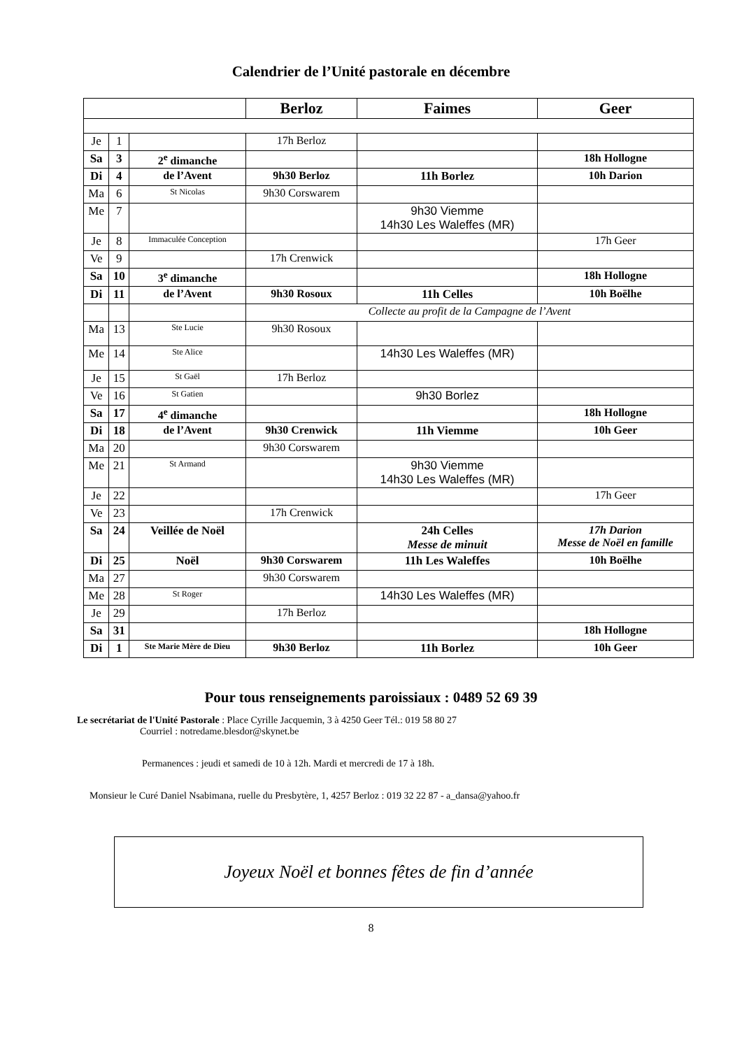Calendrier de l’Unité pastorale en décembre
| | | | Berloz | Faimes | Geer |
| --- | --- | --- | --- | --- | --- |
| Je | 1 | | 17h Berloz | | |
| Sa | 3 | 2<sup>e</sup> dimanche | | | 18h Hollogne |
| Di | 4 | de l’Avent | 9h30 Berloz | 11h Borlez | 10h Darion |
| Ma | 6 | St Nicolas | 9h30 Corswarem | | |
| Me | 7 | | | 9h30 Viemme 14h30 Les Waleffes (MR) | |
| Je | 8 | Immaculée Conception | | | 17h Geer |
| Ve | 9 | | 17h Crenwick | | |
| Sa | 10 | 3<sup>e</sup> dimanche | | | 18h Hollogne |
| Di | 11 | de l’Avent | 9h30 Rosoux | 11h Celles | 10h Boëlhe |
| | | | Collecte au profit de la Campagne de l’Avent | | |
| Ma | 13 | Ste Lucie | 9h30 Rosoux | | |
| Me | 14 | Ste Alice | | 14h30 Les Waleffes (MR) | |
| Je | 15 | St Gaël | 17h Berloz | | |
| Ve | 16 | St Gatien | | 9h30 Borlez | |
| Sa | 17 | 4<sup>e</sup> dimanche | | | 18h Hollogne |
| Di | 18 | de l’Avent | 9h30 Crenwick | 11h Viemme | 10h Geer |
| Ma | 20 | | 9h30 Corswarem | | |
| Me | 21 | St Armand | | 9h30 Viemme 14h30 Les Waleffes (MR) | |
| Je | 22 | | | | 17h Geer |
| Ve | 23 | | 17h Crenwick | | |
| Sa | 24 | Veillée de Noël | | 24h Celles Messe de minuit | 17h Darion Messe de Noël en famille |
| Di | 25 | Noël | 9h30 Corswarem | 11h Les Waleffes | 10h Boëlhe |
| Ma | 27 | | 9h30 Corswarem | | |
| Me | 28 | St Roger | | 14h30 Les Waleffes (MR) | |
| Je | 29 | | 17h Berloz | | |
| Sa | 31 | | | | 18h Hollogne |
| Di | 1 | Ste Marie Mère de Dieu | 9h30 Berloz | 11h Borlez | 10h Geer |
Pour tous renseignements paroissiaux : 0489 52 69 39
Le secrétariat de l'Unité Pastorale : Place Cyrille Jacquemin, 3 à 4250 Geer Tél.: 019 58 80 27
Courriel : notredame.blesdor@skynet.be
Permanences : jeudi et samedi de 10 à 12h. Mardi et mercredi de 17 à 18h.
Monsieur le Curé Daniel Nsabimana, ruelle du Presbytère, 1, 4257 Berloz : 019 32 22 87 - a_dansa@yahoo.fr
Joyeux Noël et bonnes fêtes de fin d’année
8